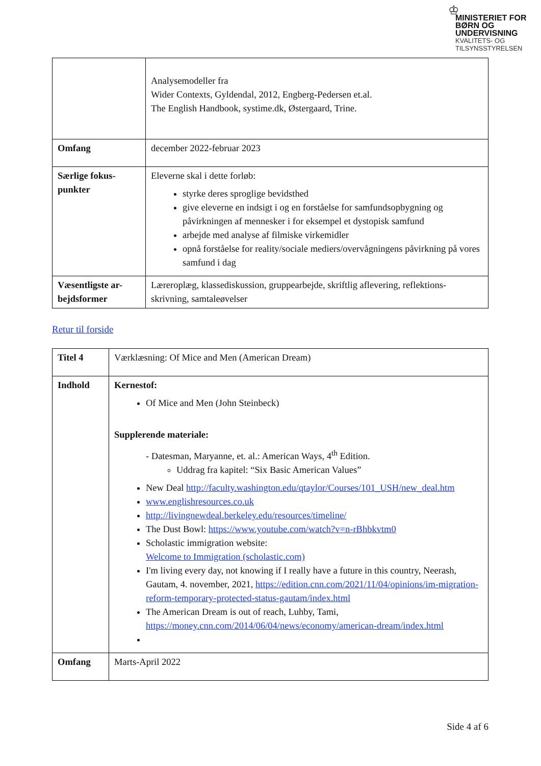♔
MINISTERIET FOR
BØRN OG
UNDERVISNING
KVALITETS- OG
TILSYNSSTYRELSEN
| | Analysemodeller fra Wider Contexts, Gyldendal, 2012, Engberg-Pedersen et.al. The English Handbook, systime.dk, Østergaard, Trine. |
| Omfang | december 2022-februar 2023 |
| Særlige fokus- punkter | Eleverne skal i dette forløb: styrke deres sproglige bevidsthed give eleverne en indsigt i og en forståelse for samfundsopbygning og påvirkningen af mennesker i for eksempel et dystopisk samfund arbejde med analyse af filmiske virkemidler opnå forståelse for reality/sociale mediers/overvågningens påvirkning på vores samfund i dag |
| Væsentligste ar- bejdsformer | Læreroplæg, klassediskussion, gruppearbejde, skriftlig aflevering, reflektions-skrivning, samtaleøvelser |
Retur til forside
| Titel 4 | Værklæsning: Of Mice and Men (American Dream) |
| Indhold | Kernestof: Of Mice and Men (John Steinbeck) Supplerende materiale: - Datesman, Maryanne, et. al.: American Ways, 4<sup>th</sup> Edition. Uddrag fra kapitel: “Six Basic American Values” New Deal http://faculty.washington.edu/qtaylor/Courses/101_USH/new_deal.htm www.englishresources.co.uk http://livingnewdeal.berkeley.edu/resources/timeline/ The Dust Bowl: https://www.youtube.com/watch?v=n-rBhbkvtm0 Scholastic immigration website: Welcome to Immigration (scholastic.com) I'm living every day, not knowing if I really have a future in this country, Neerash, Gautam, 4. november, 2021, https://edition.cnn.com/2021/11/04/opinions/im-migration-reform-temporary-protected-status-gautam/index.html The American Dream is out of reach, Luhby, Tami, https://money.cnn.com/2014/06/04/news/economy/american-dream/index.html |
| Omfang | Marts-April 2022 |
Side 4 af 6